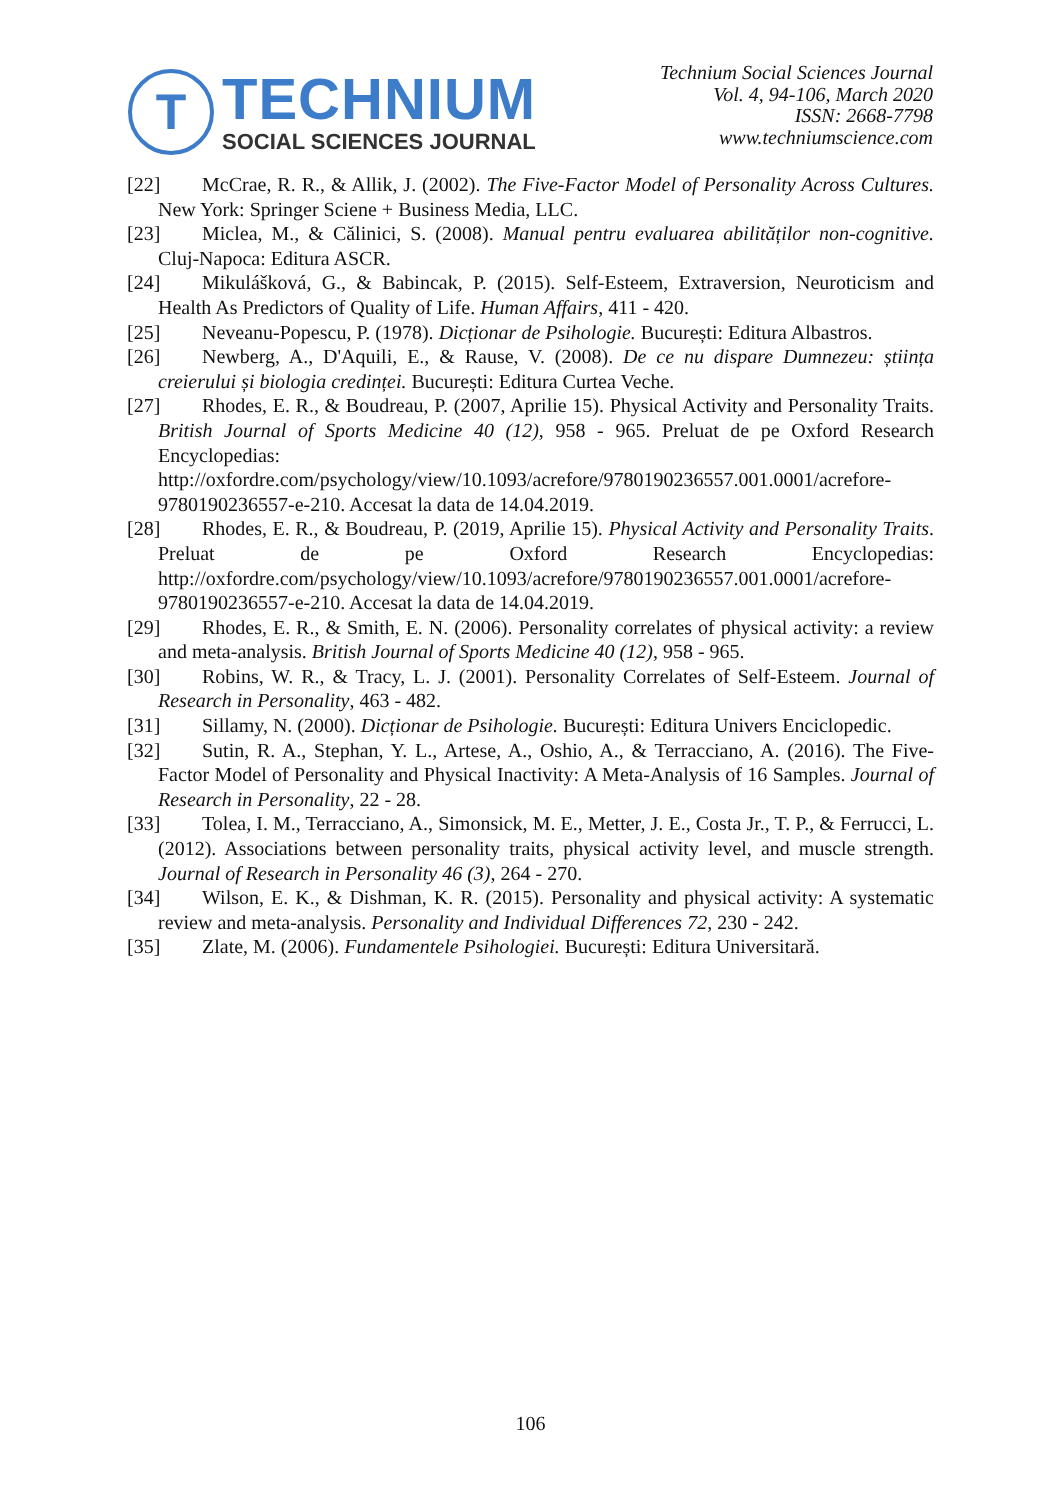T
TECHNIUM
SOCIAL SCIENCES JOURNAL
Technium Social Sciences Journal
Vol. 4, 94-106, March 2020
ISSN: 2668-7798
www.techniumscience.com
[22] McCrae, R. R., & Allik, J. (2002). The Five-Factor Model of Personality Across Cultures. New York: Springer Sciene + Business Media, LLC.
[23] Miclea, M., & Călinici, S. (2008). Manual pentru evaluarea abilităților non-cognitive. Cluj-Napoca: Editura ASCR.
[24] Mikulášková, G., & Babincak, P. (2015). Self-Esteem, Extraversion, Neuroticism and Health As Predictors of Quality of Life. Human Affairs, 411 - 420.
[25] Neveanu-Popescu, P. (1978). Dicționar de Psihologie. București: Editura Albastros.
[26] Newberg, A., D'Aquili, E., & Rause, V. (2008). De ce nu dispare Dumnezeu: știința creierului și biologia credinței. București: Editura Curtea Veche.
[27] Rhodes, E. R., & Boudreau, P. (2007, Aprilie 15). Physical Activity and Personality Traits. British Journal of Sports Medicine 40 (12), 958 - 965. Preluat de pe Oxford Research Encyclopedias: http://oxfordre.com/psychology/view/10.1093/acrefore/9780190236557.001.0001/acrefore-9780190236557-e-210. Accesat la data de 14.04.2019.
[28] Rhodes, E. R., & Boudreau, P. (2019, Aprilie 15). Physical Activity and Personality Traits. Preluat de pe Oxford Research Encyclopedias: http://oxfordre.com/psychology/view/10.1093/acrefore/9780190236557.001.0001/acrefore-9780190236557-e-210. Accesat la data de 14.04.2019.
[29] Rhodes, E. R., & Smith, E. N. (2006). Personality correlates of physical activity: a review and meta-analysis. British Journal of Sports Medicine 40 (12), 958 - 965.
[30] Robins, W. R., & Tracy, L. J. (2001). Personality Correlates of Self-Esteem. Journal of Research in Personality, 463 - 482.
[31] Sillamy, N. (2000). Dicționar de Psihologie. București: Editura Univers Enciclopedic.
[32] Sutin, R. A., Stephan, Y. L., Artese, A., Oshio, A., & Terracciano, A. (2016). The Five-Factor Model of Personality and Physical Inactivity: A Meta-Analysis of 16 Samples. Journal of Research in Personality, 22 - 28.
[33] Tolea, I. M., Terracciano, A., Simonsick, M. E., Metter, J. E., Costa Jr., T. P., & Ferrucci, L. (2012). Associations between personality traits, physical activity level, and muscle strength. Journal of Research in Personality 46 (3), 264 - 270.
[34] Wilson, E. K., & Dishman, K. R. (2015). Personality and physical activity: A systematic review and meta-analysis. Personality and Individual Differences 72, 230 - 242.
[35] Zlate, M. (2006). Fundamentele Psihologiei. București: Editura Universitară.
106